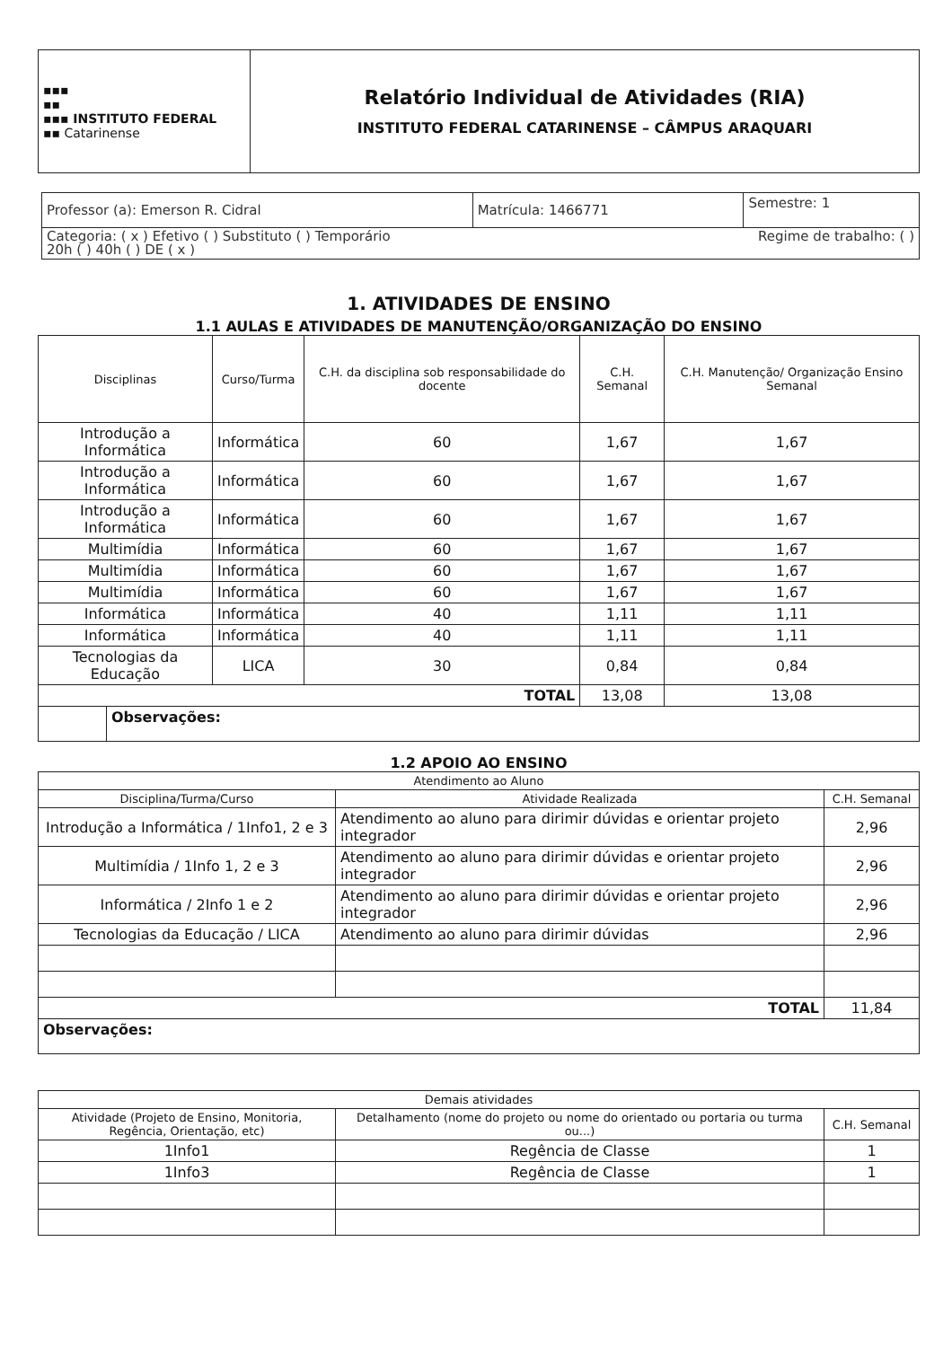| ▪▪▪ ▪▪ ▪▪▪ INSTITUTO FEDERAL ▪▪ Catarinense | Relatório Individual de Atividades (RIA) INSTITUTO FEDERAL CATARINENSE – CÂMPUS ARAQUARI |
| Professor (a): Emerson R. Cidral | Matrícula: 1466771 | Semestre: 1 |
| Categoria: ( x ) Efetivo ( ) Substituto ( ) Temporário Regime de trabalho: ( ) 20h ( ) 40h ( ) DE ( x ) | | |
1. ATIVIDADES DE ENSINO
1.1 AULAS E ATIVIDADES DE MANUTENÇÃO/ORGANIZAÇÃO DO ENSINO
| Disciplinas | | Curso/Turma | C.H. da disciplina sob responsabilidade do docente | C.H. Semanal | C.H. Manutenção/ Organização Ensino Semanal |
| --- | --- | --- | --- | --- | --- |
| Introdução a Informática | | Informática | 60 | 1,67 | 1,67 |
| Introdução a Informática | | Informática | 60 | 1,67 | 1,67 |
| Introdução a Informática | | Informática | 60 | 1,67 | 1,67 |
| Multimídia | | Informática | 60 | 1,67 | 1,67 |
| Multimídia | | Informática | 60 | 1,67 | 1,67 |
| Multimídia | | Informática | 60 | 1,67 | 1,67 |
| Informática | | Informática | 40 | 1,11 | 1,11 |
| Informática | | Informática | 40 | 1,11 | 1,11 |
| Tecnologias da Educação | | LICA | 30 | 0,84 | 0,84 |
| TOTAL | | | | 13,08 | 13,08 |
| | Observações: | | | | |
1.2 APOIO AO ENSINO
| Atendimento ao Aluno | | |
| --- | --- | --- |
| Disciplina/Turma/Curso | Atividade Realizada | C.H. Semanal |
| Introdução a Informática / 1Info1, 2 e 3 | Atendimento ao aluno para dirimir dúvidas e orientar projeto integrador | 2,96 |
| Multimídia / 1Info 1, 2 e 3 | Atendimento ao aluno para dirimir dúvidas e orientar projeto integrador | 2,96 |
| Informática / 2Info 1 e 2 | Atendimento ao aluno para dirimir dúvidas e orientar projeto integrador | 2,96 |
| Tecnologias da Educação / LICA | Atendimento ao aluno para dirimir dúvidas | 2,96 |
| TOTAL | | 11,84 |
| Observações: | | |
| Demais atividades | | |
| --- | --- | --- |
| Atividade (Projeto de Ensino, Monitoria, Regência, Orientação, etc) | Detalhamento (nome do projeto ou nome do orientado ou portaria ou turma ou...) | C.H. Semanal |
| 1Info1 | Regência de Classe | 1 |
| 1Info3 | Regência de Classe | 1 |